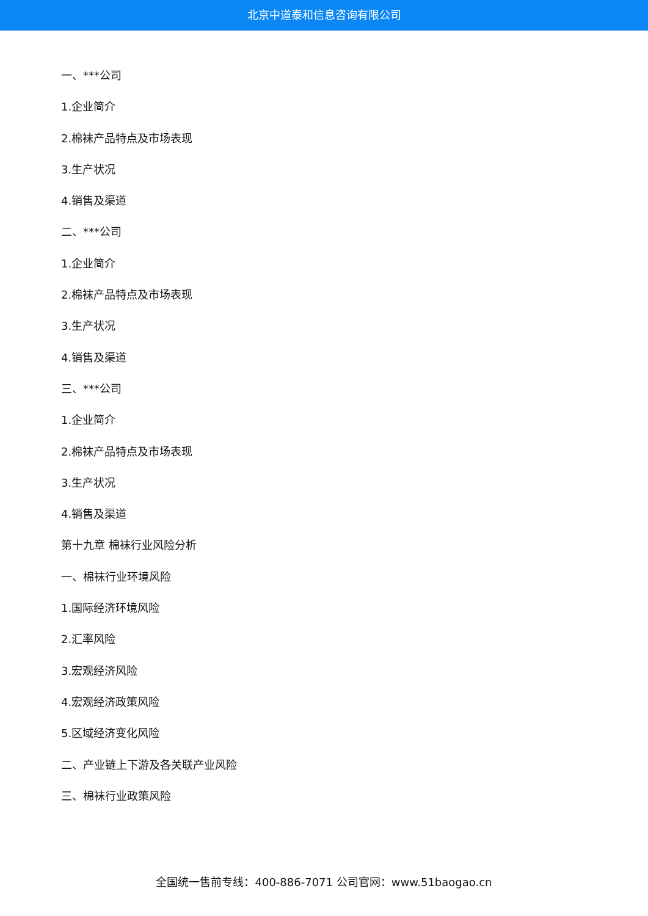北京中道泰和信息咨询有限公司
一、***公司
1.企业简介
2.棉袜产品特点及市场表现
3.生产状况
4.销售及渠道
二、***公司
1.企业简介
2.棉袜产品特点及市场表现
3.生产状况
4.销售及渠道
三、***公司
1.企业简介
2.棉袜产品特点及市场表现
3.生产状况
4.销售及渠道
第十九章 棉袜行业风险分析
一、棉袜行业环境风险
1.国际经济环境风险
2.汇率风险
3.宏观经济风险
4.宏观经济政策风险
5.区域经济变化风险
二、产业链上下游及各关联产业风险
三、棉袜行业政策风险
全国统一售前专线：400-886-7071 公司官网：www.51baogao.cn